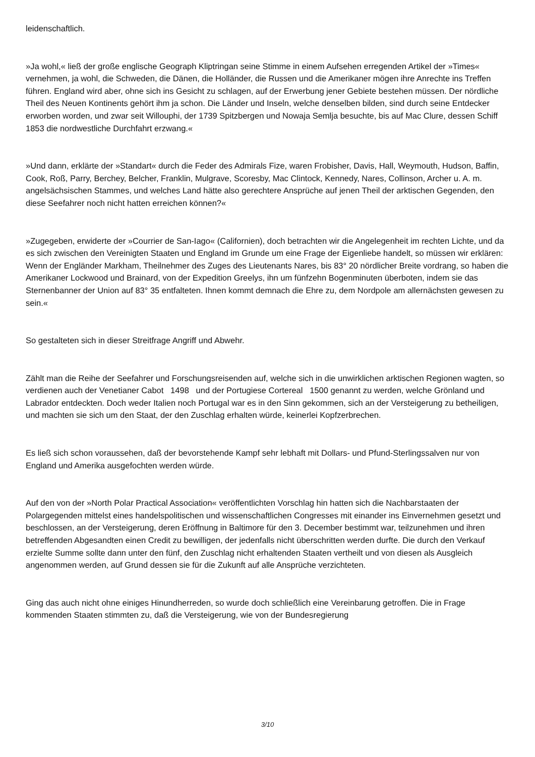leidenschaftlich.
»Ja wohl,« ließ der große englische Geograph Kliptringan seine Stimme in einem Aufsehen erregenden Artikel der »Times« vernehmen, ja wohl, die Schweden, die Dänen, die Holländer, die Russen und die Amerikaner mögen ihre Anrechte ins Treffen führen. England wird aber, ohne sich ins Gesicht zu schlagen, auf der Erwerbung jener Gebiete bestehen müssen. Der nördliche Theil des Neuen Kontinents gehört ihm ja schon. Die Länder und Inseln, welche denselben bilden, sind durch seine Entdecker erworben worden, und zwar seit Willouphi, der 1739 Spitzbergen und Nowaja Semlja besuchte, bis auf Mac Clure, dessen Schiff 1853 die nordwestliche Durchfahrt erzwang.«
»Und dann, erklärte der »Standart« durch die Feder des Admirals Fize, waren Frobisher, Davis, Hall, Weymouth, Hudson, Baffin, Cook, Roß, Parry, Berchey, Belcher, Franklin, Mulgrave, Scoresby, Mac Clintock, Kennedy, Nares, Collinson, Archer u. A. m. angelsächsischen Stammes, und welches Land hätte also gerechtere Ansprüche auf jenen Theil der arktischen Gegenden, den diese Seefahrer noch nicht hatten erreichen können?«
»Zugegeben, erwiderte der »Courrier de San-Iago« (Californien), doch betrachten wir die Angelegenheit im rechten Lichte, und da es sich zwischen den Vereinigten Staaten und England im Grunde um eine Frage der Eigenliebe handelt, so müssen wir erklären: Wenn der Engländer Markham, Theilnehmer des Zuges des Lieutenants Nares, bis 83° 20 nördlicher Breite vordrang, so haben die Amerikaner Lockwood und Brainard, von der Expedition Greelys, ihn um fünfzehn Bogenminuten überboten, indem sie das Sternenbanner der Union auf 83° 35 entfalteten. Ihnen kommt demnach die Ehre zu, dem Nordpole am allernächsten gewesen zu sein.«
So gestalteten sich in dieser Streitfrage Angriff und Abwehr.
Zählt man die Reihe der Seefahrer und Forschungsreisenden auf, welche sich in die unwirklichen arktischen Regionen wagten, so verdienen auch der Venetianer Cabot 1498 und der Portugiese Cortereal 1500 genannt zu werden, welche Grönland und Labrador entdeckten. Doch weder Italien noch Portugal war es in den Sinn gekommen, sich an der Versteigerung zu betheiligen, und machten sie sich um den Staat, der den Zuschlag erhalten würde, keinerlei Kopfzerbrechen.
Es ließ sich schon voraussehen, daß der bevorstehende Kampf sehr lebhaft mit Dollars- und Pfund-Sterlingssalven nur von England und Amerika ausgefochten werden würde.
Auf den von der »North Polar Practical Association« veröffentlichten Vorschlag hin hatten sich die Nachbarstaaten der Polargegenden mittelst eines handelspolitischen und wissenschaftlichen Congresses mit einander ins Einvernehmen gesetzt und beschlossen, an der Versteigerung, deren Eröffnung in Baltimore für den 3. December bestimmt war, teilzunehmen und ihren betreffenden Abgesandten einen Credit zu bewilligen, der jedenfalls nicht überschritten werden durfte. Die durch den Verkauf erzielte Summe sollte dann unter den fünf, den Zuschlag nicht erhaltenden Staaten vertheilt und von diesen als Ausgleich angenommen werden, auf Grund dessen sie für die Zukunft auf alle Ansprüche verzichteten.
Ging das auch nicht ohne einiges Hinundherreden, so wurde doch schließlich eine Vereinbarung getroffen. Die in Frage kommenden Staaten stimmten zu, daß die Versteigerung, wie von der Bundesregierung
3/10